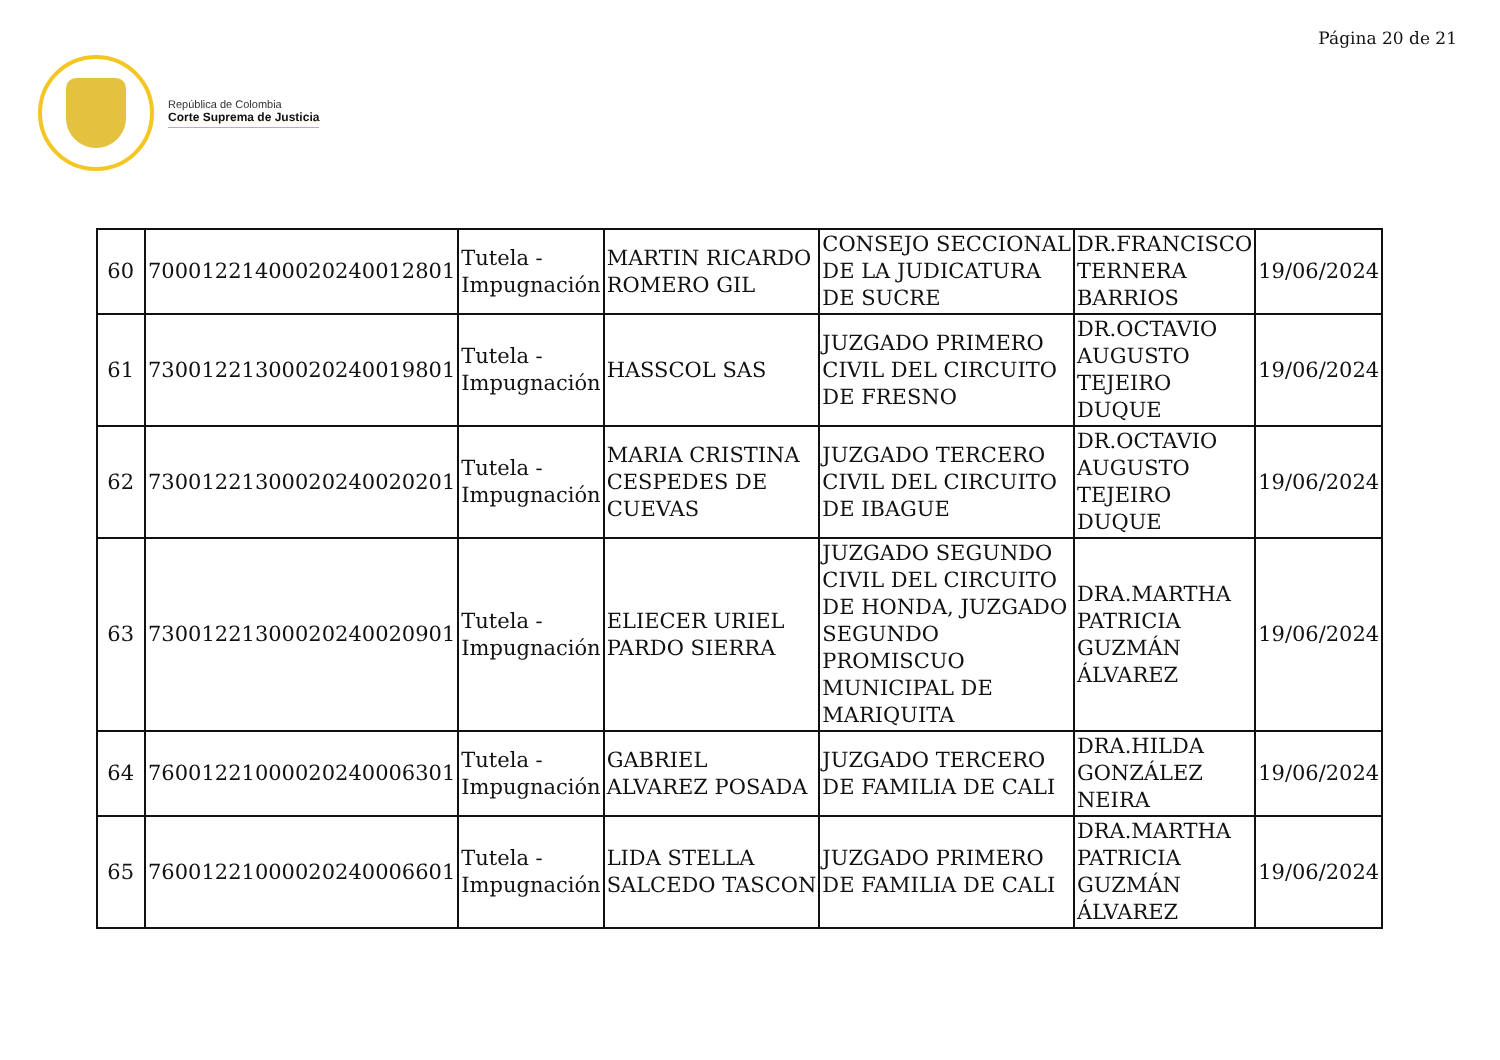Página 20 de 21
República de Colombia
Corte Suprema de Justicia
| 60 | 70001221400020240012801 | Tutela - Impugnación | MARTIN RICARDO ROMERO GIL | CONSEJO SECCIONAL DE LA JUDICATURA DE SUCRE | DR.FRANCISCO TERNERA BARRIOS | 19/06/2024 |
| 61 | 73001221300020240019801 | Tutela - Impugnación | HASSCOL SAS | JUZGADO PRIMERO CIVIL DEL CIRCUITO DE FRESNO | DR.OCTAVIO AUGUSTO TEJEIRO DUQUE | 19/06/2024 |
| 62 | 73001221300020240020201 | Tutela - Impugnación | MARIA CRISTINA CESPEDES DE CUEVAS | JUZGADO TERCERO CIVIL DEL CIRCUITO DE IBAGUE | DR.OCTAVIO AUGUSTO TEJEIRO DUQUE | 19/06/2024 |
| 63 | 73001221300020240020901 | Tutela - Impugnación | ELIECER URIEL PARDO SIERRA | JUZGADO SEGUNDO CIVIL DEL CIRCUITO DE HONDA, JUZGADO SEGUNDO PROMISCUO MUNICIPAL DE MARIQUITA | DRA.MARTHA PATRICIA GUZMÁN ÁLVAREZ | 19/06/2024 |
| 64 | 76001221000020240006301 | Tutela - Impugnación | GABRIEL ALVAREZ POSADA | JUZGADO TERCERO DE FAMILIA DE CALI | DRA.HILDA GONZÁLEZ NEIRA | 19/06/2024 |
| 65 | 76001221000020240006601 | Tutela - Impugnación | LIDA STELLA SALCEDO TASCON | JUZGADO PRIMERO DE FAMILIA DE CALI | DRA.MARTHA PATRICIA GUZMÁN ÁLVAREZ | 19/06/2024 |